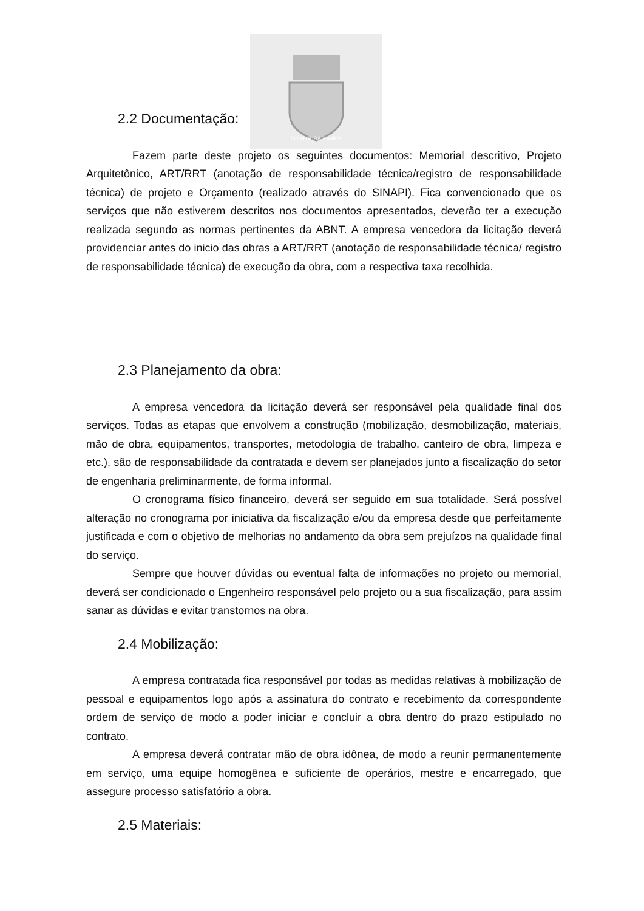FONTOURA XAVIER
2.2 Documentação:
Fazem parte deste projeto os seguintes documentos: Memorial descritivo, Projeto Arquitetônico, ART/RRT (anotação de responsabilidade técnica/registro de responsabilidade técnica) de projeto e Orçamento (realizado através do SINAPI). Fica convencionado que os serviços que não estiverem descritos nos documentos apresentados, deverão ter a execução realizada segundo as normas pertinentes da ABNT. A empresa vencedora da licitação deverá providenciar antes do inicio das obras a ART/RRT (anotação de responsabilidade técnica/ registro de responsabilidade técnica) de execução da obra, com a respectiva taxa recolhida.
2.3 Planejamento da obra:
A empresa vencedora da licitação deverá ser responsável pela qualidade final dos serviços. Todas as etapas que envolvem a construção (mobilização, desmobilização, materiais, mão de obra, equipamentos, transportes, metodologia de trabalho, canteiro de obra, limpeza e etc.), são de responsabilidade da contratada e devem ser planejados junto a fiscalização do setor de engenharia preliminarmente, de forma informal.
O cronograma físico financeiro, deverá ser seguido em sua totalidade. Será possível alteração no cronograma por iniciativa da fiscalização e/ou da empresa desde que perfeitamente justificada e com o objetivo de melhorias no andamento da obra sem prejuízos na qualidade final do serviço.
Sempre que houver dúvidas ou eventual falta de informações no projeto ou memorial, deverá ser condicionado o Engenheiro responsável pelo projeto ou a sua fiscalização, para assim sanar as dúvidas e evitar transtornos na obra.
2.4 Mobilização:
A empresa contratada fica responsável por todas as medidas relativas à mobilização de pessoal e equipamentos logo após a assinatura do contrato e recebimento da correspondente ordem de serviço de modo a poder iniciar e concluir a obra dentro do prazo estipulado no contrato.
A empresa deverá contratar mão de obra idônea, de modo a reunir permanentemente em serviço, uma equipe homogênea e suficiente de operários, mestre e encarregado, que assegure processo satisfatório a obra.
2.5 Materiais: